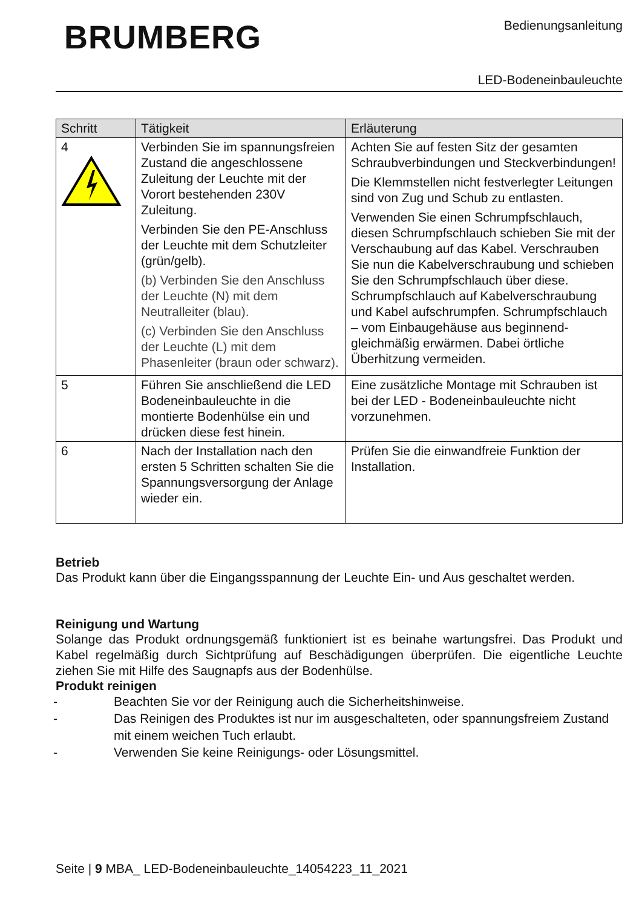BRUMBERG
Bedienungsanleitung
LED-Bodeneinbauleuchte
| Schritt | Tätigkeit | Erläuterung |
| --- | --- | --- |
| 4 | Verbinden Sie im spannungsfreien Zustand die angeschlossene Zuleitung der Leuchte mit der Vorort bestehenden 230V Zuleitung. Verbinden Sie den PE-Anschluss der Leuchte mit dem Schutzleiter (grün/gelb). (b) Verbinden Sie den Anschluss der Leuchte (N) mit dem Neutralleiter (blau). (c) Verbinden Sie den Anschluss der Leuchte (L) mit dem Phasenleiter (braun oder schwarz). | Achten Sie auf festen Sitz der gesamten Schraubverbindungen und Steckverbindungen! Die Klemmstellen nicht festverlegter Leitungen sind von Zug und Schub zu entlasten. Verwenden Sie einen Schrumpfschlauch, diesen Schrumpfschlauch schieben Sie mit der Verschaubung auf das Kabel. Verschrauben Sie nun die Kabelverschraubung und schieben Sie den Schrumpfschlauch über diese. Schrumpfschlauch auf Kabelverschraubung und Kabel aufschrumpfen. Schrumpfschlauch – vom Einbaugehäuse aus beginnend-gleichmäßig erwärmen. Dabei örtliche Überhitzung vermeiden. |
| 5 | Führen Sie anschließend die LED Bodeneinbauleuchte in die montierte Bodenhülse ein und drücken diese fest hinein. | Eine zusätzliche Montage mit Schrauben ist bei der LED - Bodeneinbauleuchte nicht vorzunehmen. |
| 6 | Nach der Installation nach den ersten 5 Schritten schalten Sie die Spannungsversorgung der Anlage wieder ein. | Prüfen Sie die einwandfreie Funktion der Installation. |
Betrieb
Das Produkt kann über die Eingangsspannung der Leuchte Ein- und Aus geschaltet werden.
Reinigung und Wartung
Solange das Produkt ordnungsgemäß funktioniert ist es beinahe wartungsfrei. Das Produkt und Kabel regelmäßig durch Sichtprüfung auf Beschädigungen überprüfen. Die eigentliche Leuchte ziehen Sie mit Hilfe des Saugnapfs aus der Bodenhülse.
Produkt reinigen
- Beachten Sie vor der Reinigung auch die Sicherheitshinweise.
- Das Reinigen des Produktes ist nur im ausgeschalteten, oder spannungsfreiem Zustand mit einem weichen Tuch erlaubt.
- Verwenden Sie keine Reinigungs- oder Lösungsmittel.
Seite | 9 MBA_ LED-Bodeneinbauleuchte_14054223_11_2021